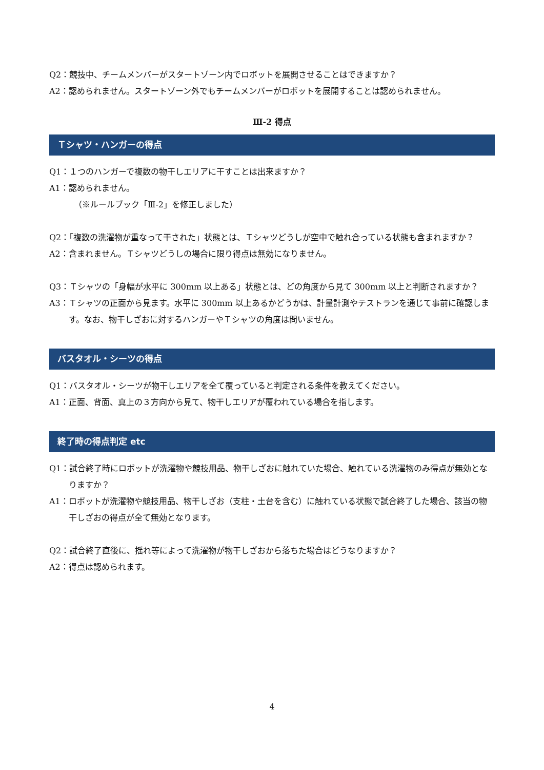Q2：競技中、チームメンバーがスタートゾーン内でロボットを展開させることはできますか？
A2：認められません。スタートゾーン外でもチームメンバーがロボットを展開することは認められません。
Ⅲ-2 得点
Ｔシャツ・ハンガーの得点
Q1：１つのハンガーで複数の物干しエリアに干すことは出来ますか？
A1：認められません。
（※ルールブック「Ⅲ-2」を修正しました）
Q2：「複数の洗濯物が重なって干された」状態とは、Ｔシャツどうしが空中で触れ合っている状態も含まれますか？
A2：含まれません。Ｔシャツどうしの場合に限り得点は無効になりません。
Q3：Ｔシャツの「身幅が水平に 300mm 以上ある」状態とは、どの角度から見て 300mm 以上と判断されますか？
A3：Ｔシャツの正面から見ます。水平に 300mm 以上あるかどうかは、計量計測やテストランを通じて事前に確認します。なお、物干しざおに対するハンガーやＴシャツの角度は問いません。
バスタオル・シーツの得点
Q1：バスタオル・シーツが物干しエリアを全て覆っていると判定される条件を教えてください。
A1：正面、背面、真上の３方向から見て、物干しエリアが覆われている場合を指します。
終了時の得点判定 etc
Q1：試合終了時にロボットが洗濯物や競技用品、物干しざおに触れていた場合、触れている洗濯物のみ得点が無効となりますか？
A1：ロボットが洗濯物や競技用品、物干しざお（支柱・土台を含む）に触れている状態で試合終了した場合、該当の物干しざおの得点が全て無効となります。
Q2：試合終了直後に、揺れ等によって洗濯物が物干しざおから落ちた場合はどうなりますか？
A2：得点は認められます。
4